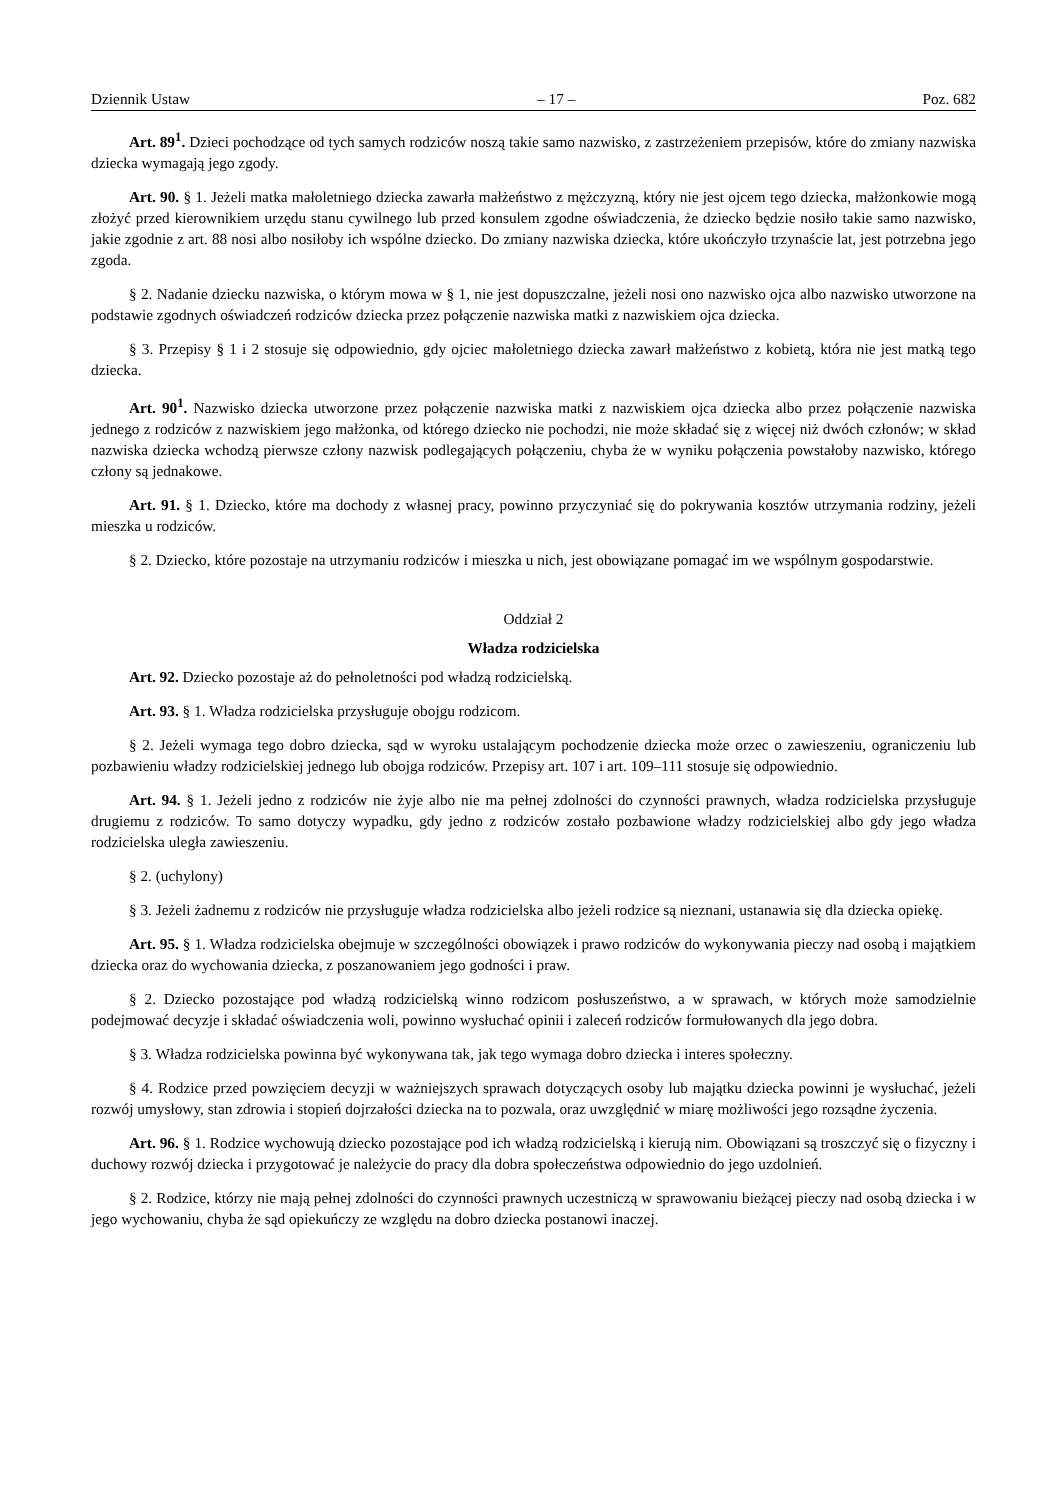Dziennik Ustaw – 17 – Poz. 682
Art. 89<sup>1</sup>. Dzieci pochodzące od tych samych rodziców noszą takie samo nazwisko, z zastrzeżeniem przepisów, które do zmiany nazwiska dziecka wymagają jego zgody.
Art. 90. § 1. Jeżeli matka małoletniego dziecka zawarła małżeństwo z mężczyzną, który nie jest ojcem tego dziecka, małżonkowie mogą złożyć przed kierownikiem urzędu stanu cywilnego lub przed konsulem zgodne oświadczenia, że dziecko będzie nosiło takie samo nazwisko, jakie zgodnie z art. 88 nosi albo nosiłoby ich wspólne dziecko. Do zmiany nazwiska dziecka, które ukończyło trzynaście lat, jest potrzebna jego zgoda.
§ 2. Nadanie dziecku nazwiska, o którym mowa w § 1, nie jest dopuszczalne, jeżeli nosi ono nazwisko ojca albo nazwisko utworzone na podstawie zgodnych oświadczeń rodziców dziecka przez połączenie nazwiska matki z nazwiskiem ojca dziecka.
§ 3. Przepisy § 1 i 2 stosuje się odpowiednio, gdy ojciec małoletniego dziecka zawarł małżeństwo z kobietą, która nie jest matką tego dziecka.
Art. 90<sup>1</sup>. Nazwisko dziecka utworzone przez połączenie nazwiska matki z nazwiskiem ojca dziecka albo przez połączenie nazwiska jednego z rodziców z nazwiskiem jego małżonka, od którego dziecko nie pochodzi, nie może składać się z więcej niż dwóch członów; w skład nazwiska dziecka wchodzą pierwsze człony nazwisk podlegających połączeniu, chyba że w wyniku połączenia powstałoby nazwisko, którego człony są jednakowe.
Art. 91. § 1. Dziecko, które ma dochody z własnej pracy, powinno przyczyniać się do pokrywania kosztów utrzymania rodziny, jeżeli mieszka u rodziców.
§ 2. Dziecko, które pozostaje na utrzymaniu rodziców i mieszka u nich, jest obowiązane pomagać im we wspólnym gospodarstwie.
Oddział 2
Władza rodzicielska
Art. 92. Dziecko pozostaje aż do pełnoletności pod władzą rodzicielską.
Art. 93. § 1. Władza rodzicielska przysługuje obojgu rodzicom.
§ 2. Jeżeli wymaga tego dobro dziecka, sąd w wyroku ustalającym pochodzenie dziecka może orzec o zawieszeniu, ograniczeniu lub pozbawieniu władzy rodzicielskiej jednego lub obojga rodziców. Przepisy art. 107 i art. 109–111 stosuje się odpowiednio.
Art. 94. § 1. Jeżeli jedno z rodziców nie żyje albo nie ma pełnej zdolności do czynności prawnych, władza rodzicielska przysługuje drugiemu z rodziców. To samo dotyczy wypadku, gdy jedno z rodziców zostało pozbawione władzy rodzicielskiej albo gdy jego władza rodzicielska uległa zawieszeniu.
§ 2. (uchylony)
§ 3. Jeżeli żadnemu z rodziców nie przysługuje władza rodzicielska albo jeżeli rodzice są nieznani, ustanawia się dla dziecka opiekę.
Art. 95. § 1. Władza rodzicielska obejmuje w szczególności obowiązek i prawo rodziców do wykonywania pieczy nad osobą i majątkiem dziecka oraz do wychowania dziecka, z poszanowaniem jego godności i praw.
§ 2. Dziecko pozostające pod władzą rodzicielską winno rodzicom posłuszeństwo, a w sprawach, w których może samodzielnie podejmować decyzje i składać oświadczenia woli, powinno wysłuchać opinii i zaleceń rodziców formułowanych dla jego dobra.
§ 3. Władza rodzicielska powinna być wykonywana tak, jak tego wymaga dobro dziecka i interes społeczny.
§ 4. Rodzice przed powzięciem decyzji w ważniejszych sprawach dotyczących osoby lub majątku dziecka powinni je wysłuchać, jeżeli rozwój umysłowy, stan zdrowia i stopień dojrzałości dziecka na to pozwala, oraz uwzględnić w miarę możliwości jego rozsądne życzenia.
Art. 96. § 1. Rodzice wychowują dziecko pozostające pod ich władzą rodzicielską i kierują nim. Obowiązani są troszczyć się o fizyczny i duchowy rozwój dziecka i przygotować je należycie do pracy dla dobra społeczeństwa odpowiednio do jego uzdolnień.
§ 2. Rodzice, którzy nie mają pełnej zdolności do czynności prawnych uczestniczą w sprawowaniu bieżącej pieczy nad osobą dziecka i w jego wychowaniu, chyba że sąd opiekuńczy ze względu na dobro dziecka postanowi inaczej.